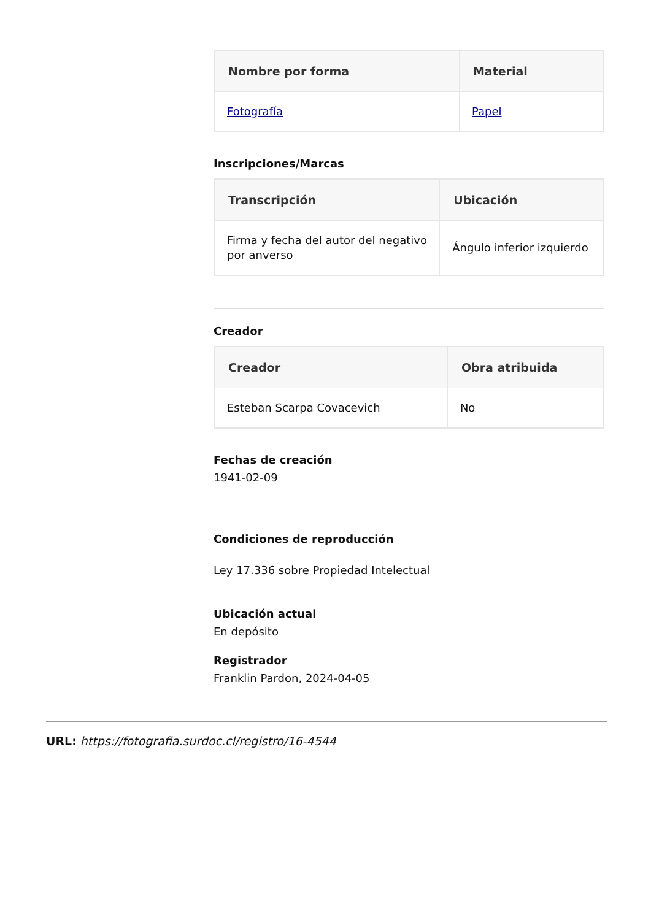| Nombre por forma | Material |
| --- | --- |
| Fotografía | Papel |
Inscripciones/Marcas
| Transcripción | Ubicación |
| --- | --- |
| Firma y fecha del autor del negativo por anverso | Ángulo inferior izquierdo |
Creador
| Creador | Obra atribuida |
| --- | --- |
| Esteban Scarpa Covacevich | No |
Fechas de creación
1941-02-09
Condiciones de reproducción
Ley 17.336 sobre Propiedad Intelectual
Ubicación actual
En depósito
Registrador
Franklin Pardon, 2024-04-05
URL: https://fotografia.surdoc.cl/registro/16-4544